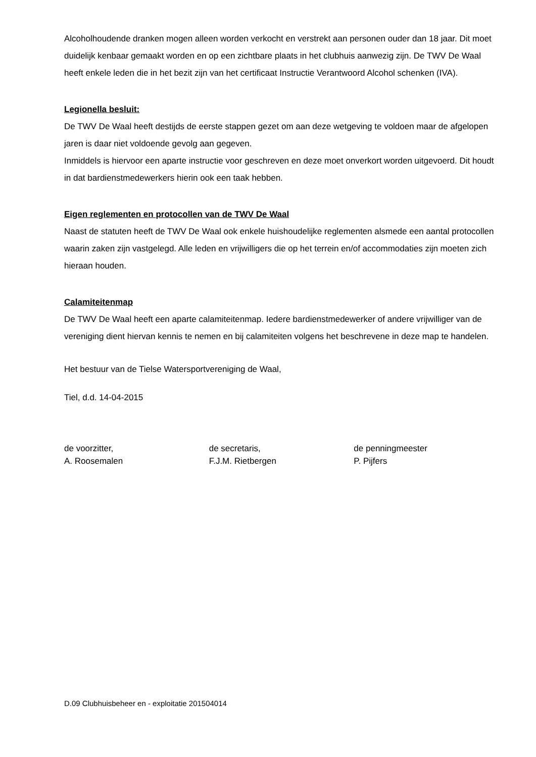Alcoholhoudende dranken mogen alleen worden verkocht en verstrekt aan personen ouder dan 18 jaar. Dit moet duidelijk kenbaar gemaakt worden en op een zichtbare plaats in het clubhuis aanwezig zijn. De TWV De Waal heeft enkele leden die in het bezit zijn van het certificaat Instructie Verantwoord Alcohol schenken (IVA).
Legionella besluit:
De TWV De Waal heeft destijds de eerste stappen gezet om aan deze wetgeving te voldoen maar de afgelopen jaren is daar niet voldoende gevolg aan gegeven.
Inmiddels is hiervoor een aparte instructie voor geschreven en deze moet onverkort worden uitgevoerd. Dit houdt in dat bardienstmedewerkers hierin ook een taak hebben.
Eigen reglementen en protocollen van de TWV De Waal
Naast de statuten heeft de TWV De Waal ook enkele huishoudelijke reglementen alsmede een aantal protocollen waarin zaken zijn vastgelegd. Alle leden en vrijwilligers die op het terrein en/of accommodaties zijn moeten zich hieraan houden.
Calamiteitenmap
De TWV De Waal heeft een aparte calamiteitenmap. Iedere bardienstmedewerker of andere vrijwilliger van de vereniging dient hiervan kennis te nemen en bij calamiteiten volgens het beschrevene in deze map te handelen.
Het bestuur van de Tielse Watersportvereniging de Waal,
Tiel, d.d. 14-04-2015
de voorzitter,
A. Roosemalen
de secretaris,
F.J.M. Rietbergen
de penningmeester
P. Pijfers
D.09 Clubhuisbeheer en - exploitatie 201504014